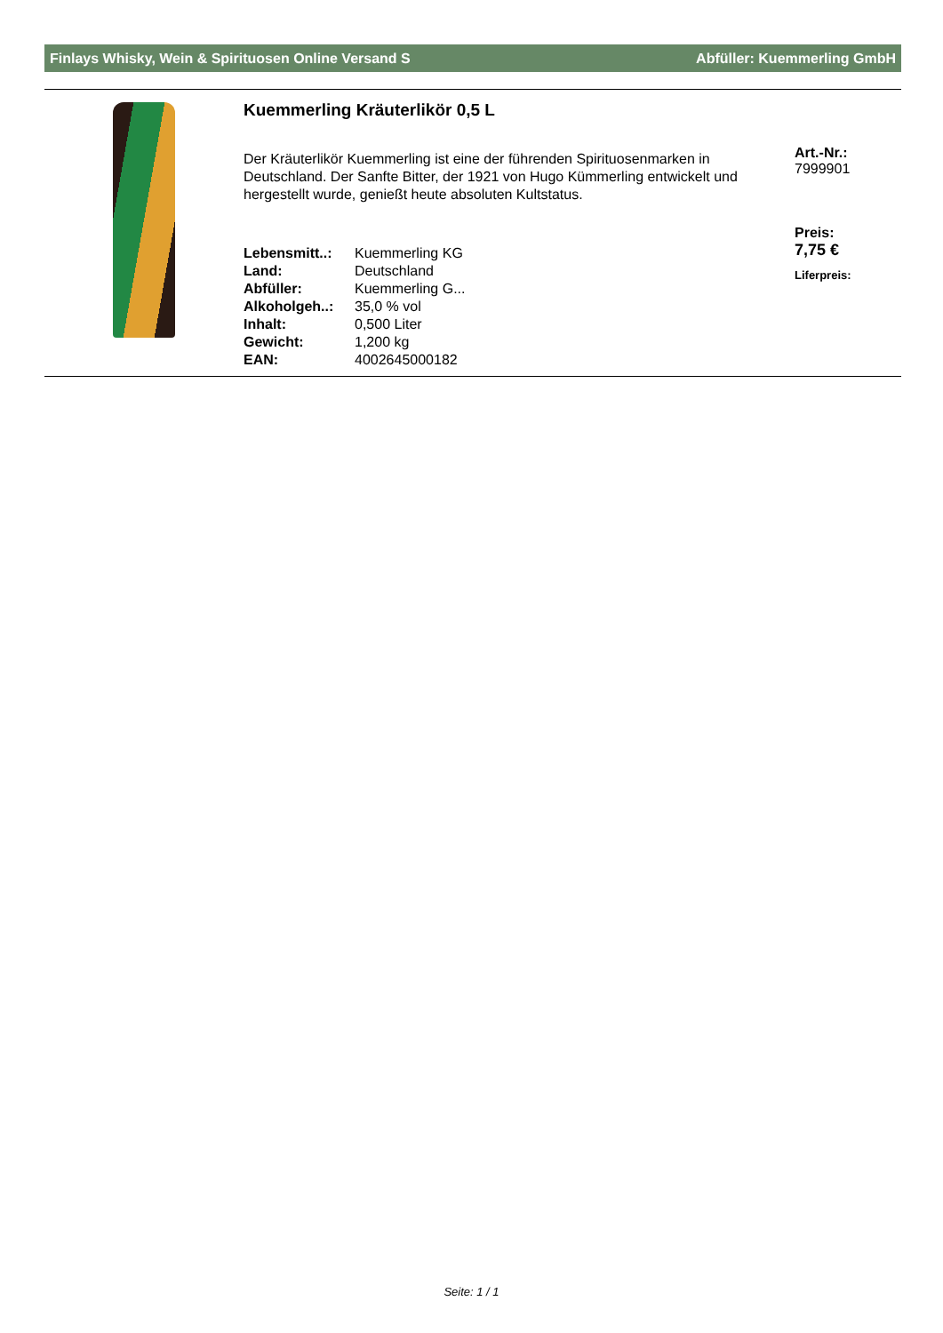Finlays Whisky, Wein & Spirituosen Online Versand S Abfüller: Kuemmerling GmbH
Kuemmerling Kräuterlikör 0,5 L
Der Kräuterlikör Kuemmerling ist eine der führenden Spirituosenmarken in Deutschland. Der Sanfte Bitter, der 1921 von Hugo Kümmerling entwickelt und hergestellt wurde, genießt heute absoluten Kultstatus.
| Lebensmitt..: | Kuemmerling KG |
| Land: | Deutschland |
| Abfüller: | Kuemmerling G... |
| Alkoholgeh..: | 35,0 % vol |
| Inhalt: | 0,500 Liter |
| Gewicht: | 1,200 kg |
| EAN: | 4002645000182 |
Art.-Nr.:
7999901
Preis:
7,75 €
Liferpreis:
Seite: 1 / 1